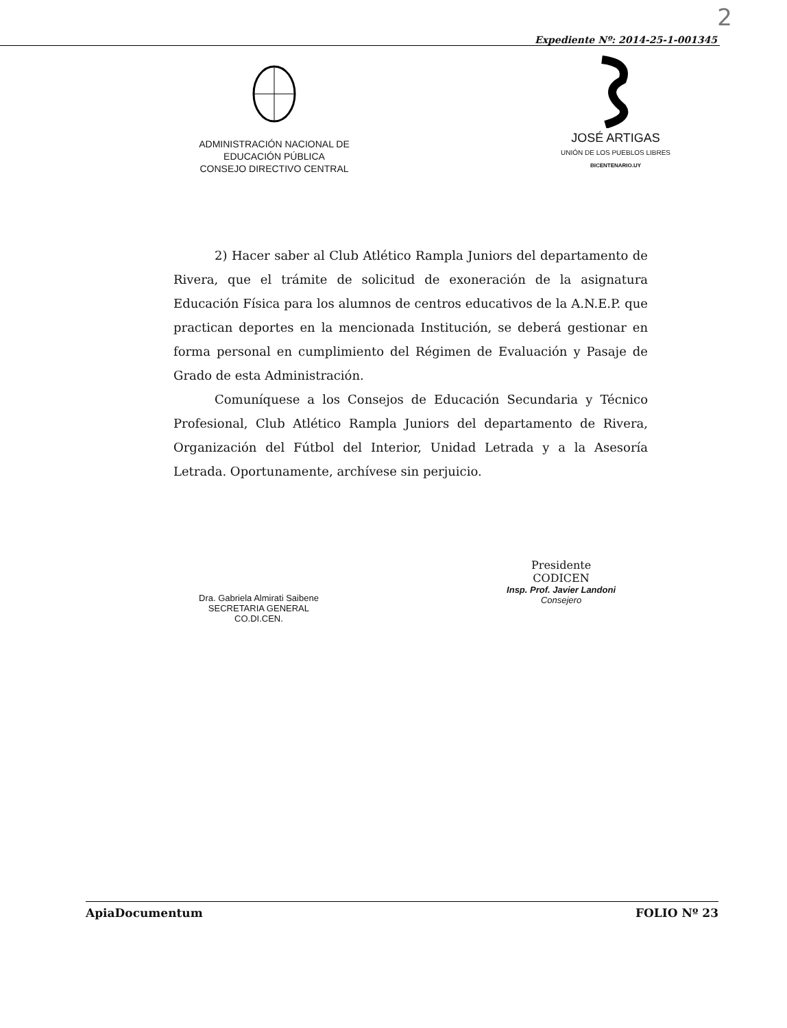2
Expediente Nº: 2014-25-1-001345
ADMINISTRACIÓN NACIONAL DE
EDUCACIÓN PÚBLICA
CONSEJO DIRECTIVO CENTRAL
JOSÉ ARTIGAS
UNIÓN DE LOS PUEBLOS LIBRES
BICENTENARIO.UY
2) Hacer saber al Club Atlético Rampla Juniors del departamento de Rivera, que el trámite de solicitud de exoneración de la asignatura Educación Física para los alumnos de centros educativos de la A.N.E.P. que practican deportes en la mencionada Institución, se deberá gestionar en forma personal en cumplimiento del Régimen de Evaluación y Pasaje de Grado de esta Administración.
Comuníquese a los Consejos de Educación Secundaria y Técnico Profesional, Club Atlético Rampla Juniors del departamento de Rivera, Organización del Fútbol del Interior, Unidad Letrada y a la Asesoría Letrada. Oportunamente, archívese sin perjuicio.
Dra. Gabriela Almirati Saibene
SECRETARIA GENERAL
CO.DI.CEN.
Presidente
CODICEN
Insp. Prof. Javier Landoni
Consejero
ApiaDocumentum FOLIO Nº 23